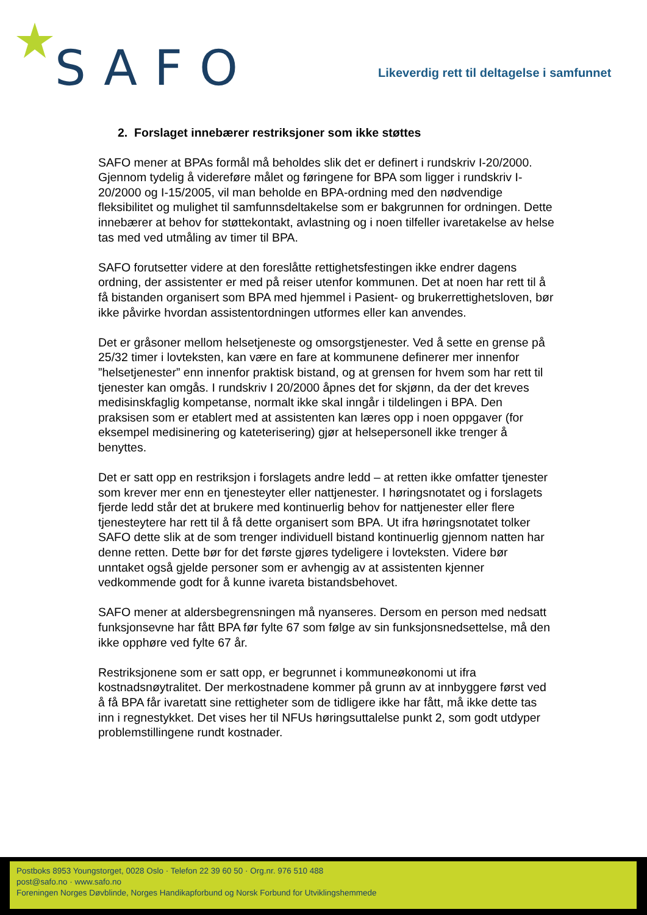SAFO
Likeverdig rett til deltagelse i samfunnet
2. Forslaget innebærer restriksjoner som ikke støttes
SAFO mener at BPAs formål må beholdes slik det er definert i rundskriv I-20/2000. Gjennom tydelig å videreføre målet og føringene for BPA som ligger i rundskriv I-20/2000 og I-15/2005, vil man beholde en BPA-ordning med den nødvendige fleksibilitet og mulighet til samfunnsdeltakelse som er bakgrunnen for ordningen. Dette innebærer at behov for støttekontakt, avlastning og i noen tilfeller ivaretakelse av helse tas med ved utmåling av timer til BPA.
SAFO forutsetter videre at den foreslåtte rettighetsfestingen ikke endrer dagens ordning, der assistenter er med på reiser utenfor kommunen. Det at noen har rett til å få bistanden organisert som BPA med hjemmel i Pasient- og brukerrettighetsloven, bør ikke påvirke hvordan assistentordningen utformes eller kan anvendes.
Det er gråsoner mellom helsetjeneste og omsorgstjenester. Ved å sette en grense på 25/32 timer i lovteksten, kan være en fare at kommunene definerer mer innenfor ”helsetjenester” enn innenfor praktisk bistand, og at grensen for hvem som har rett til tjenester kan omgås. I rundskriv I 20/2000 åpnes det for skjønn, da der det kreves medisinskfaglig kompetanse, normalt ikke skal inngår i tildelingen i BPA. Den praksisen som er etablert med at assistenten kan læres opp i noen oppgaver (for eksempel medisinering og kateterisering) gjør at helsepersonell ikke trenger å benyttes.
Det er satt opp en restriksjon i forslagets andre ledd – at retten ikke omfatter tjenester som krever mer enn en tjenesteyter eller nattjenester. I høringsnotatet og i forslagets fjerde ledd står det at brukere med kontinuerlig behov for nattjenester eller flere tjenesteytere har rett til å få dette organisert som BPA. Ut ifra høringsnotatet tolker SAFO dette slik at de som trenger individuell bistand kontinuerlig gjennom natten har denne retten. Dette bør for det første gjøres tydeligere i lovteksten. Videre bør unntaket også gjelde personer som er avhengig av at assistenten kjenner vedkommende godt for å kunne ivareta bistandsbehovet.
SAFO mener at aldersbegrensningen må nyanseres. Dersom en person med nedsatt funksjonsevne har fått BPA før fylte 67 som følge av sin funksjonsnedsettelse, må den ikke opphøre ved fylte 67 år.
Restriksjonene som er satt opp, er begrunnet i kommuneøkonomi ut ifra kostnadsnøytralitet. Der merkostnadene kommer på grunn av at innbyggere først ved å få BPA får ivaretatt sine rettigheter som de tidligere ikke har fått, må ikke dette tas inn i regnestykket. Det vises her til NFUs høringsuttalelse punkt 2, som godt utdyper problemstillingene rundt kostnader.
Postboks 8953 Youngstorget, 0028 Oslo · Telefon 22 39 60 50 · Org.nr. 976 510 488
post@safo.no · www.safo.no
Foreningen Norges Døvblinde, Norges Handikapforbund og Norsk Forbund for Utviklingshemmede